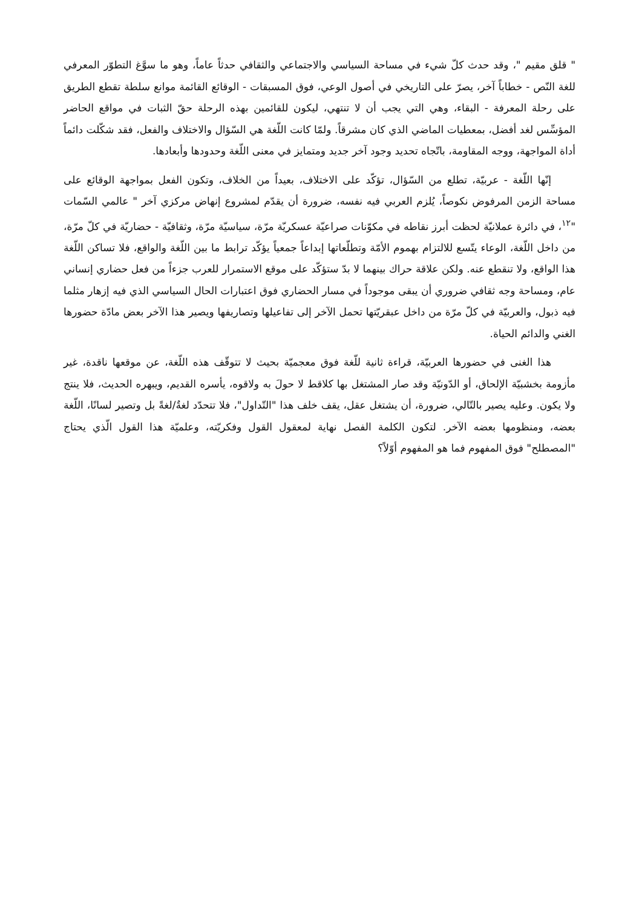" قلق مقيم "، وقد حدث كلّ شيء في مساحة السياسي والاجتماعي والثقافي حدثاً عاماً، وهو ما سوَّغ التطوّر المعرفي للغة النّص - خطاباً آخر، يصرّ على التاريخي في أصول الوعي، فوق المسبقات - الوقائع القائمة موانع سلطة تقطع الطريق على رحلة المعرفة - البقاء، وهي التي يجب أن لا تنتهي، ليكون للقائمين بهذه الرحلة حقّ الثبات في مواقع الحاضر المؤسِّس لغد أفضل، بمعطيات الماضي الذي كان مشرقاً. ولمّا كانت اللّغة هي السّؤال والاختلاف والفعل، فقد شكّلت دائماً أداة المواجهة، ووجه المقاومة، باتّجاه تحديد وجود آخر جديد ومتمايز في معنى اللّغة وحدودها وأبعادها.
إنّها اللّغة - عربيّة، تطلع من السّؤال، تؤكّد على الاختلاف، بعيداً من الخلاف، وتكون الفعل بمواجهة الوقائع على مساحة الزمن المرفوض نكوصاً، يُلزم العربي فيه نفسه، ضرورة أن يقدّم لمشروع إنهاض مركزي آخر " عالمي السّمات "<sup>١٢</sup>، في دائرة عملانيّة لحظت أبرز نقاطه في مكوّنات صراعيّة عسكريّة مرّة، سياسيّة مرّة، وثقافيّة - حضاريّة في كلّ مرّة، من داخل اللّغة، الوعاء يتّسع للالتزام بهموم الأمّة وتطلّعاتها إبداعاً جمعياً يؤكّد ترابط ما بين اللّغة والواقع، فلا تساكن اللّغة هذا الواقع، ولا تنقطع عنه. ولكن علاقة حراك بينهما لا بدّ ستؤكّد على موقع الاستمرار للعرب جزءاً من فعل حضاري إنساني عام، ومساحة وجه ثقافي ضروري أن يبقى موجوداً في مسار الحضاري فوق اعتبارات الحال السياسي الذي فيه إزهار مثلما فيه ذبول، والعربيّة في كلّ مرّة من داخل عبقريّتها تحمل الآخر إلى تفاعيلها وتصاريفها ويصير هذا الآخر بعض مادّة حضورها الغني والدائم الحياة.
هذا الغنى في حضورها العربيّة، قراءة ثانية للّغة فوق معجميّة بحيث لا تتوقّف هذه اللّغة، عن موقعها ناقدة، غير مأزومة بخشبيّة الإلحاق، أو الدّونيّة وقد صار المشتغل بها كلاقط لا حولَ به ولاقوه، يأسره القديم، ويبهره الحديث، فلا ينتج ولا يكون. وعليه يصير بالتّالي، ضرورة، أن يشتغل عقل، يقف خلف هذا "التّداول"، فلا تتحدّد لغةٌ/لغةً بل وتصير لسانًا، اللّغة بعضه، ومنظومها بعضه الآخر. لتكون الكلمة الفصل نهاية لمعقول القول وفكريّته، وعلميّة هذا القول الّذي يحتاج "المصطلح" فوق المفهوم فما هو المفهوم أوّلاً؟